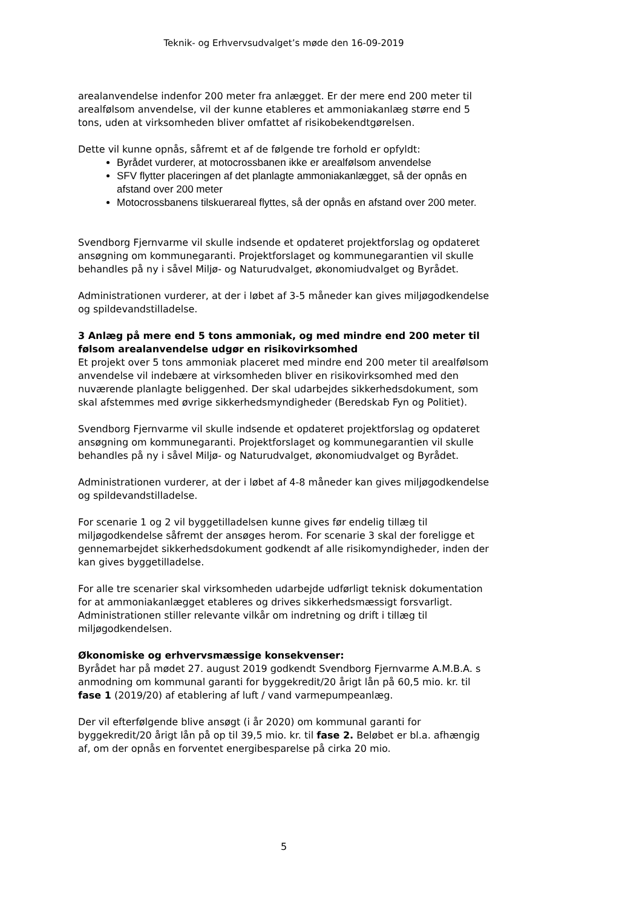Teknik- og Erhvervsudvalget’s møde den 16-09-2019
arealanvendelse indenfor 200 meter fra anlægget. Er der mere end 200 meter til arealfølsom anvendelse, vil der kunne etableres et ammoniakanlæg større end 5 tons, uden at virksomheden bliver omfattet af risikobekendtgørelsen.
Dette vil kunne opnås, såfremt et af de følgende tre forhold er opfyldt:
Byrådet vurderer, at motocrossbanen ikke er arealfølsom anvendelse
SFV flytter placeringen af det planlagte ammoniakanlægget, så der opnås en afstand over 200 meter
Motocrossbanens tilskuerareal flyttes, så der opnås en afstand over 200 meter.
Svendborg Fjernvarme vil skulle indsende et opdateret projektforslag og opdateret ansøgning om kommunegaranti. Projektforslaget og kommunegarantien vil skulle behandles på ny i såvel Miljø- og Naturudvalget, økonomiudvalget og Byrådet.
Administrationen vurderer, at der i løbet af 3-5 måneder kan gives miljøgodkendelse og spildevandstilladelse.
3 Anlæg på mere end 5 tons ammoniak, og med mindre end 200 meter til følsom arealanvendelse udgør en risikovirksomhed
Et projekt over 5 tons ammoniak placeret med mindre end 200 meter til arealfølsom anvendelse vil indebære at virksomheden bliver en risikovirksomhed med den nuværende planlagte beliggenhed. Der skal udarbejdes sikkerhedsdokument, som skal afstemmes med øvrige sikkerhedsmyndigheder (Beredskab Fyn og Politiet).
Svendborg Fjernvarme vil skulle indsende et opdateret projektforslag og opdateret ansøgning om kommunegaranti. Projektforslaget og kommunegarantien vil skulle behandles på ny i såvel Miljø- og Naturudvalget, økonomiudvalget og Byrådet.
Administrationen vurderer, at der i løbet af 4-8 måneder kan gives miljøgodkendelse og spildevandstilladelse.
For scenarie 1 og 2 vil byggetilladelsen kunne gives før endelig tillæg til miljøgodkendelse såfremt der ansøges herom. For scenarie 3 skal der foreligge et gennemarbejdet sikkerhedsdokument godkendt af alle risikomyndigheder, inden der kan gives byggetilladelse.
For alle tre scenarier skal virksomheden udarbejde udførligt teknisk dokumentation for at ammoniakanlægget etableres og drives sikkerhedsmæssigt forsvarligt. Administrationen stiller relevante vilkår om indretning og drift i tillæg til miljøgodkendelsen.
Økonomiske og erhvervsmæssige konsekvenser:
Byrådet har på mødet 27. august 2019 godkendt Svendborg Fjernvarme A.M.B.A. s anmodning om kommunal garanti for byggekredit/20 årigt lån på 60,5 mio. kr. til fase 1 (2019/20) af etablering af luft / vand varmepumpeanlæg.
Der vil efterfølgende blive ansøgt (i år 2020) om kommunal garanti for byggekredit/20 årigt lån på op til 39,5 mio. kr. til fase 2. Beløbet er bl.a. afhængig af, om der opnås en forventet energibesparelse på cirka 20 mio.
5